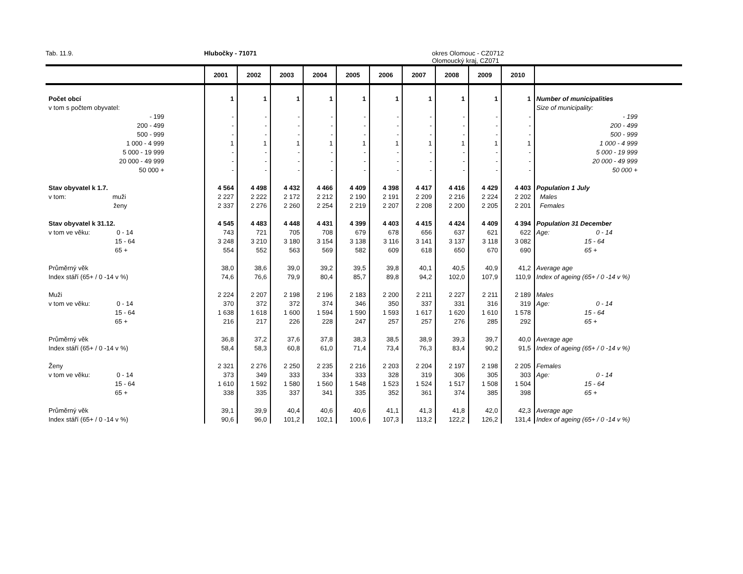Tab. 11.9. Hlubočky - 71071 okres Olomouc - CZ0712
Olomoucký kraj, CZ071
| | 2001 | 2002 | 2003 | 2004 | 2005 | 2006 | 2007 | 2008 | 2009 | 2010 | |
| --- | --- | --- | --- | --- | --- | --- | --- | --- | --- | --- | --- |
| Počet obcí | 1 | 1 | 1 | 1 | 1 | 1 | 1 | 1 | 1 | 1 | Number of municipalities |
| v tom s počtem obyvatel: | | | | | | | | | | | Size of municipality: |
| - 199 | - | - | - | - | - | - | - | - | - | - | - 199 |
| 200 - 499 | - | - | - | - | - | - | - | - | - | - | 200 - 499 |
| 500 - 999 | - | - | - | - | - | - | - | - | - | - | 500 - 999 |
| 1 000 - 4 999 | 1 | 1 | 1 | 1 | 1 | 1 | 1 | 1 | 1 | 1 | 1 000 - 4 999 |
| 5 000 - 19 999 | - | - | - | - | - | - | - | - | - | - | 5 000 - 19 999 |
| 20 000 - 49 999 | - | - | - | - | - | - | - | - | - | - | 20 000 - 49 999 |
| 50 000 + | - | - | - | - | - | - | - | - | - | - | 50 000 + |
| Stav obyvatel k 1.7. | 4 564 | 4 498 | 4 432 | 4 466 | 4 409 | 4 398 | 4 417 | 4 416 | 4 429 | 4 403 | Population 1 July |
| v tom: muži | 2 227 | 2 222 | 2 172 | 2 212 | 2 190 | 2 191 | 2 209 | 2 216 | 2 224 | 2 202 | Males |
| ženy | 2 337 | 2 276 | 2 260 | 2 254 | 2 219 | 2 207 | 2 208 | 2 200 | 2 205 | 2 201 | Females |
| Stav obyvatel k 31.12. | 4 545 | 4 483 | 4 448 | 4 431 | 4 399 | 4 403 | 4 415 | 4 424 | 4 409 | 4 394 | Population 31 December |
| v tom ve věku: 0 - 14 | 743 | 721 | 705 | 708 | 679 | 678 | 656 | 637 | 621 | 622 | Age: 0 - 14 |
| 15 - 64 | 3 248 | 3 210 | 3 180 | 3 154 | 3 138 | 3 116 | 3 141 | 3 137 | 3 118 | 3 082 | 15 - 64 |
| 65 + | 554 | 552 | 563 | 569 | 582 | 609 | 618 | 650 | 670 | 690 | 65 + |
| Průměrný věk | 38,0 | 38,6 | 39,0 | 39,2 | 39,5 | 39,8 | 40,1 | 40,5 | 40,9 | 41,2 | Average age |
| Index stáří (65+ / 0 -14 v %) | 74,6 | 76,6 | 79,9 | 80,4 | 85,7 | 89,8 | 94,2 | 102,0 | 107,9 | 110,9 | Index of ageing (65+ / 0 -14 v %) |
| Muži | 2 224 | 2 207 | 2 198 | 2 196 | 2 183 | 2 200 | 2 211 | 2 227 | 2 211 | 2 189 | Males |
| v tom ve věku: 0 - 14 | 370 | 372 | 372 | 374 | 346 | 350 | 337 | 331 | 316 | 319 | Age: 0 - 14 |
| 15 - 64 | 1 638 | 1 618 | 1 600 | 1 594 | 1 590 | 1 593 | 1 617 | 1 620 | 1 610 | 1 578 | 15 - 64 |
| 65 + | 216 | 217 | 226 | 228 | 247 | 257 | 257 | 276 | 285 | 292 | 65 + |
| Průměrný věk | 36,8 | 37,2 | 37,6 | 37,8 | 38,3 | 38,5 | 38,9 | 39,3 | 39,7 | 40,0 | Average age |
| Index stáří (65+ / 0 -14 v %) | 58,4 | 58,3 | 60,8 | 61,0 | 71,4 | 73,4 | 76,3 | 83,4 | 90,2 | 91,5 | Index of ageing (65+ / 0 -14 v %) |
| Ženy | 2 321 | 2 276 | 2 250 | 2 235 | 2 216 | 2 203 | 2 204 | 2 197 | 2 198 | 2 205 | Females |
| v tom ve věku: 0 - 14 | 373 | 349 | 333 | 334 | 333 | 328 | 319 | 306 | 305 | 303 | Age: 0 - 14 |
| 15 - 64 | 1 610 | 1 592 | 1 580 | 1 560 | 1 548 | 1 523 | 1 524 | 1 517 | 1 508 | 1 504 | 15 - 64 |
| 65 + | 338 | 335 | 337 | 341 | 335 | 352 | 361 | 374 | 385 | 398 | 65 + |
| Průměrný věk | 39,1 | 39,9 | 40,4 | 40,6 | 40,6 | 41,1 | 41,3 | 41,8 | 42,0 | 42,3 | Average age |
| Index stáří (65+ / 0 -14 v %) | 90,6 | 96,0 | 101,2 | 102,1 | 100,6 | 107,3 | 113,2 | 122,2 | 126,2 | 131,4 | Index of ageing (65+ / 0 -14 v %) |